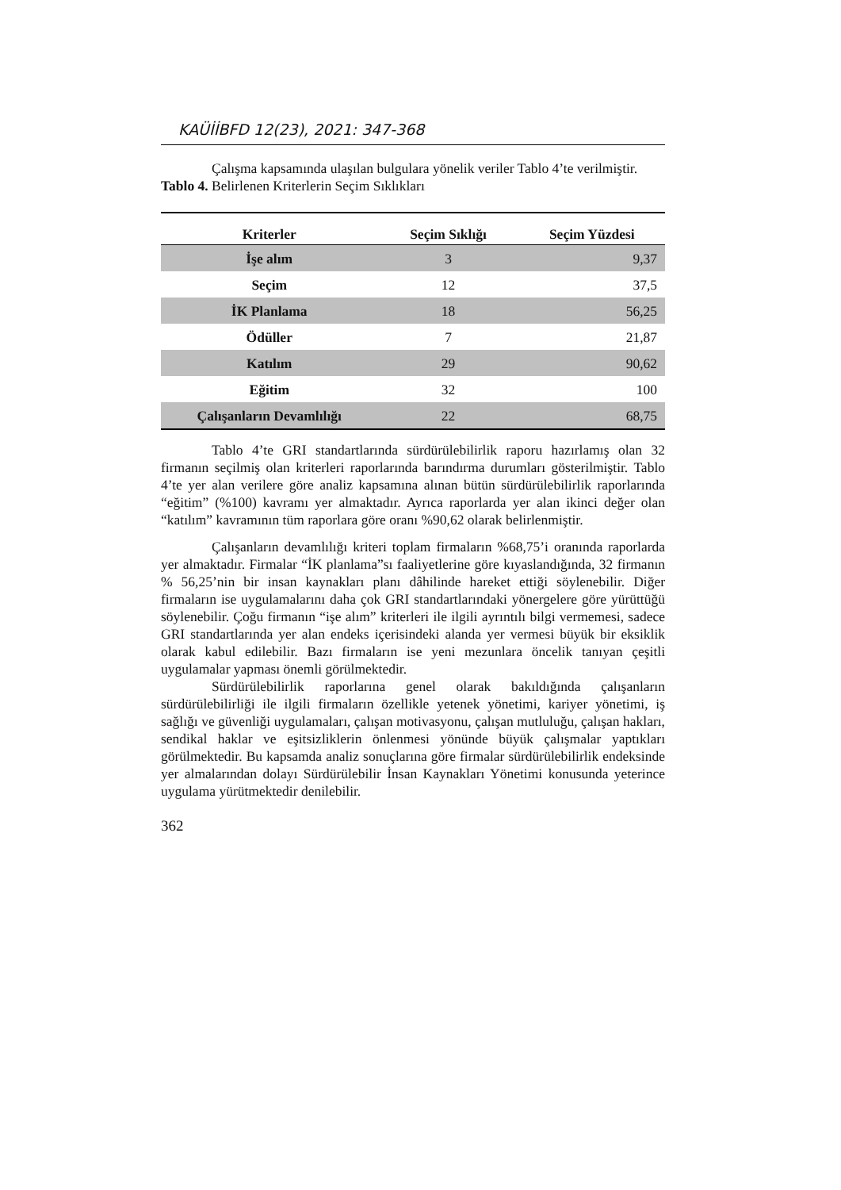KAÜİİBFD 12(23), 2021: 347-368
Çalışma kapsamında ulaşılan bulgulara yönelik veriler Tablo 4’te verilmiştir.
Tablo 4. Belirlenen Kriterlerin Seçim Sıklıkları
| Kriterler | Seçim Sıklığı | Seçim Yüzdesi |
| --- | --- | --- |
| İşe alım | 3 | 9,37 |
| Seçim | 12 | 37,5 |
| İK Planlama | 18 | 56,25 |
| Ödüller | 7 | 21,87 |
| Katılım | 29 | 90,62 |
| Eğitim | 32 | 100 |
| Çalışanların Devamlılığı | 22 | 68,75 |
Tablo 4’te GRI standartlarında sürdürülebilirlik raporu hazırlamış olan 32 firmanın seçilmiş olan kriterleri raporlarında barındırma durumları gösterilmiştir. Tablo 4’te yer alan verilere göre analiz kapsamına alınan bütün sürdürülebilirlik raporlarında “eğitim” (%100) kavramı yer almaktadır. Ayrıca raporlarda yer alan ikinci değer olan “katılım” kavramının tüm raporlara göre oranı %90,62 olarak belirlenmiştir.
Çalışanların devamlılığı kriteri toplam firmaların %68,75’i oranında raporlarda yer almaktadır. Firmalar “İK planlama”sı faaliyetlerine göre kıyaslandığında, 32 firmanın % 56,25’nin bir insan kaynakları planı dâhilinde hareket ettiği söylenebilir. Diğer firmaların ise uygulamalarını daha çok GRI standartlarındaki yönergelere göre yürüttüğü söylenebilir. Çoğu firmanın “işe alım” kriterleri ile ilgili ayrıntılı bilgi vermemesi, sadece GRI standartlarında yer alan endeks içerisindeki alanda yer vermesi büyük bir eksiklik olarak kabul edilebilir. Bazı firmaların ise yeni mezunlara öncelik tanıyan çeşitli uygulamalar yapması önemli görülmektedir.
Sürdürülebilirlik raporlarına genel olarak bakıldığında çalışanların sürdürülebilirliği ile ilgili firmaların özellikle yetenek yönetimi, kariyer yönetimi, iş sağlığı ve güvenliği uygulamaları, çalışan motivasyonu, çalışan mutluluğu, çalışan hakları, sendikal haklar ve eşitsizliklerin önlenmesi yönünde büyük çalışmalar yaptıkları görülmektedir. Bu kapsamda analiz sonuçlarına göre firmalar sürdürülebilirlik endeksinde yer almalarından dolayı Sürdürülebilir İnsan Kaynakları Yönetimi konusunda yeterince uygulama yürütmektedir denilebilir.
362